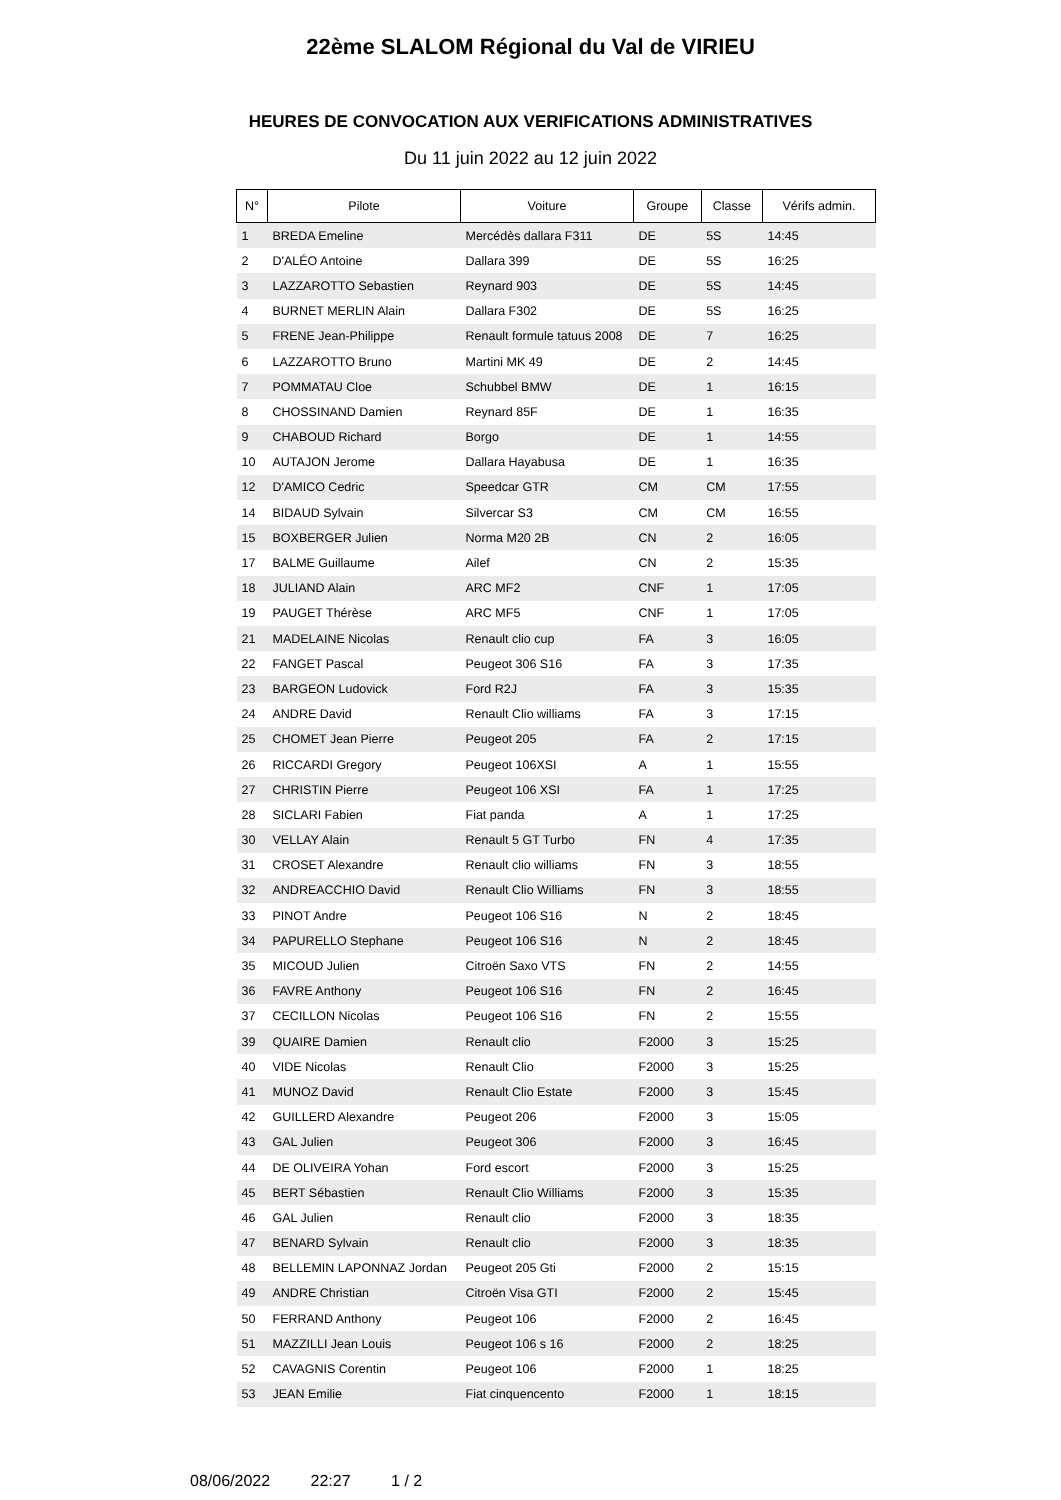22ème SLALOM Régional du Val de VIRIEU
HEURES DE CONVOCATION AUX VERIFICATIONS ADMINISTRATIVES
Du 11 juin 2022 au 12 juin 2022
| N° | Pilote | Voiture | Groupe | Classe | Vérifs admin. |
| --- | --- | --- | --- | --- | --- |
| 1 | BREDA Emeline | Mercédès dallara F311 | DE | 5S | 14:45 |
| 2 | D'ALÉO Antoine | Dallara 399 | DE | 5S | 16:25 |
| 3 | LAZZAROTTO Sebastien | Reynard 903 | DE | 5S | 14:45 |
| 4 | BURNET MERLIN Alain | Dallara F302 | DE | 5S | 16:25 |
| 5 | FRENE Jean-Philippe | Renault formule tatuus 2008 | DE | 7 | 16:25 |
| 6 | LAZZAROTTO Bruno | Martini MK 49 | DE | 2 | 14:45 |
| 7 | POMMATAU Cloe | Schubbel BMW | DE | 1 | 16:15 |
| 8 | CHOSSINAND Damien | Reynard 85F | DE | 1 | 16:35 |
| 9 | CHABOUD Richard | Borgo | DE | 1 | 14:55 |
| 10 | AUTAJON Jerome | Dallara Hayabusa | DE | 1 | 16:35 |
| 12 | D'AMICO Cedric | Speedcar GTR | CM | CM | 17:55 |
| 14 | BIDAUD Sylvain | Silvercar S3 | CM | CM | 16:55 |
| 15 | BOXBERGER Julien | Norma M20 2B | CN | 2 | 16:05 |
| 17 | BALME Guillaume | Ailef | CN | 2 | 15:35 |
| 18 | JULIAND Alain | ARC MF2 | CNF | 1 | 17:05 |
| 19 | PAUGET Thérèse | ARC MF5 | CNF | 1 | 17:05 |
| 21 | MADELAINE Nicolas | Renault clio cup | FA | 3 | 16:05 |
| 22 | FANGET Pascal | Peugeot 306 S16 | FA | 3 | 17:35 |
| 23 | BARGEON Ludovick | Ford R2J | FA | 3 | 15:35 |
| 24 | ANDRE David | Renault Clio williams | FA | 3 | 17:15 |
| 25 | CHOMET Jean Pierre | Peugeot 205 | FA | 2 | 17:15 |
| 26 | RICCARDI Gregory | Peugeot 106XSI | A | 1 | 15:55 |
| 27 | CHRISTIN Pierre | Peugeot 106 XSI | FA | 1 | 17:25 |
| 28 | SICLARI Fabien | Fiat panda | A | 1 | 17:25 |
| 30 | VELLAY Alain | Renault 5 GT Turbo | FN | 4 | 17:35 |
| 31 | CROSET Alexandre | Renault clio williams | FN | 3 | 18:55 |
| 32 | ANDREACCHIO David | Renault Clio Williams | FN | 3 | 18:55 |
| 33 | PINOT Andre | Peugeot 106 S16 | N | 2 | 18:45 |
| 34 | PAPURELLO Stephane | Peugeot 106 S16 | N | 2 | 18:45 |
| 35 | MICOUD Julien | Citroën Saxo VTS | FN | 2 | 14:55 |
| 36 | FAVRE Anthony | Peugeot 106 S16 | FN | 2 | 16:45 |
| 37 | CECILLON Nicolas | Peugeot 106 S16 | FN | 2 | 15:55 |
| 39 | QUAIRE Damien | Renault clio | F2000 | 3 | 15:25 |
| 40 | VIDE Nicolas | Renault Clio | F2000 | 3 | 15:25 |
| 41 | MUNOZ David | Renault Clio Estate | F2000 | 3 | 15:45 |
| 42 | GUILLERD Alexandre | Peugeot 206 | F2000 | 3 | 15:05 |
| 43 | GAL Julien | Peugeot 306 | F2000 | 3 | 16:45 |
| 44 | DE OLIVEIRA Yohan | Ford escort | F2000 | 3 | 15:25 |
| 45 | BERT Sébastien | Renault Clio Williams | F2000 | 3 | 15:35 |
| 46 | GAL Julien | Renault clio | F2000 | 3 | 18:35 |
| 47 | BENARD Sylvain | Renault clio | F2000 | 3 | 18:35 |
| 48 | BELLEMIN LAPONNAZ Jordan | Peugeot 205 Gti | F2000 | 2 | 15:15 |
| 49 | ANDRE Christian | Citroën Visa GTI | F2000 | 2 | 15:45 |
| 50 | FERRAND Anthony | Peugeot 106 | F2000 | 2 | 16:45 |
| 51 | MAZZILLI Jean Louis | Peugeot 106 s 16 | F2000 | 2 | 18:25 |
| 52 | CAVAGNIS Corentin | Peugeot 106 | F2000 | 1 | 18:25 |
| 53 | JEAN Emilie | Fiat cinquencento | F2000 | 1 | 18:15 |
08/06/2022 22:27 1 / 2